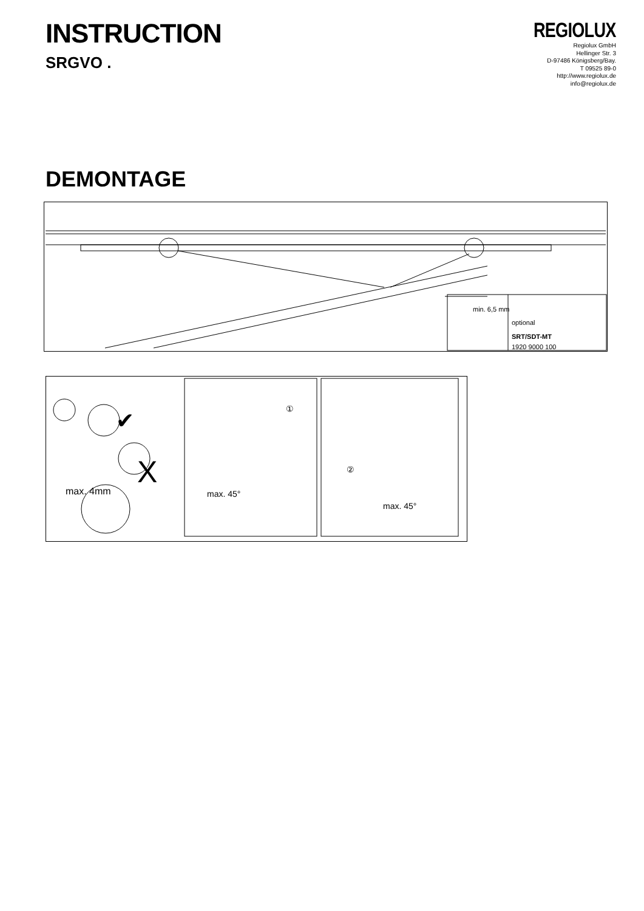INSTRUCTION
SRGVO .
REGIOLUX
Regiolux GmbH
Hellinger Str. 3
D-97486 Königsberg/Bay.
T 09525 89-0
http://www.regiolux.de
info@regiolux.de
DEMONTAGE
min. 6,5 mm
optional
SRT/SDT-MT
1920 9000 100
✔
X
max. 4mm
①
max. 45°
②
max. 45°